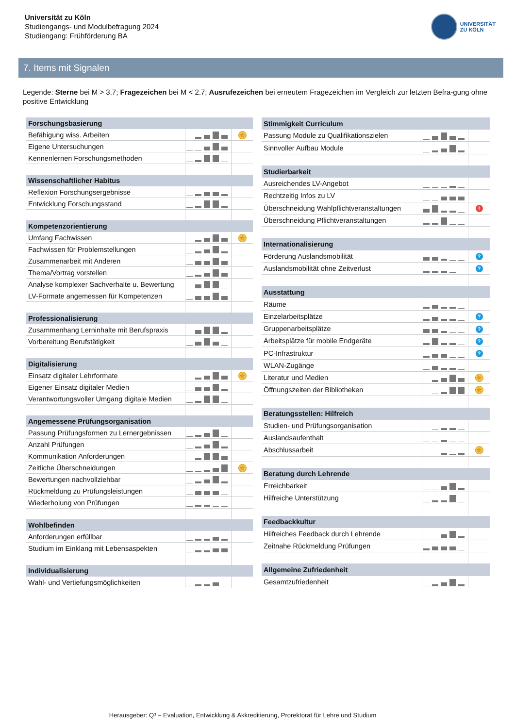Universität zu Köln
Studiengangs- und Modulbefragung 2024
Studiengang: Frühförderung BA
UNIVERSITÄT
ZU KÖLN
7. Items mit Signalen
Legende: Sterne bei M > 3.7; Fragezeichen bei M < 2.7; Ausrufezeichen bei erneutem Fragezeichen im Vergleich zur letzten Befra-gung ohne positive Entwicklung
| Forschungsbasierung | | |
| --- | --- | --- |
| Befähigung wiss. Arbeiten | | ☆ |
| Eigene Untersuchungen | | |
| Kennenlernen Forschungsmethoden | | |
| Wissenschaftlicher Habitus | | |
| Reflexion Forschungsergebnisse | | |
| Entwicklung Forschungsstand | | |
| Kompetenzorientierung | | |
| Umfang Fachwissen | | ☆ |
| Fachwissen für Problemstellungen | | |
| Zusammenarbeit mit Anderen | | |
| Thema/Vortrag vorstellen | | |
| Analyse komplexer Sachverhalte u. Bewertung | | |
| LV-Formate angemessen für Kompetenzen | | |
| Professionalisierung | | |
| Zusammenhang Lerninhalte mit Berufspraxis | | |
| Vorbereitung Berufstätigkeit | | |
| Digitalisierung | | |
| Einsatz digitaler Lehrformate | | ☆ |
| Eigener Einsatz digitaler Medien | | |
| Verantwortungsvoller Umgang digitale Medien | | |
| Angemessene Prüfungsorganisation | | |
| Passung Prüfungsformen zu Lernergebnissen | | |
| Anzahl Prüfungen | | |
| Kommunikation Anforderungen | | |
| Zeitliche Überschneidungen | | ☆ |
| Bewertungen nachvollziehbar | | |
| Rückmeldung zu Prüfungsleistungen | | |
| Wiederholung von Prüfungen | | |
| Wohlbefinden | | |
| Anforderungen erfüllbar | | |
| Studium im Einklang mit Lebensaspekten | | |
| Individualisierung | | |
| Wahl- und Vertiefungsmöglichkeiten | | |
| Stimmigkeit Curriculum | | |
| --- | --- | --- |
| Passung Module zu Qualifikationszielen | | |
| Sinnvoller Aufbau Module | | |
| Studierbarkeit | | |
| Ausreichendes LV-Angebot | | |
| Rechtzeitig Infos zu LV | | |
| Überschneidung Wahlpflichtveranstaltungen | | ! |
| Überschneidung Pflichtveranstaltungen | | |
| Internationalisierung | | |
| Förderung Auslandsmobilität | | ? |
| Auslandsmobilität ohne Zeitverlust | | ? |
| Ausstattung | | |
| Räume | | |
| Einzelarbeitsplätze | | ? |
| Gruppenarbeitsplätze | | ? |
| Arbeitsplätze für mobile Endgeräte | | ? |
| PC-Infrastruktur | | ? |
| WLAN-Zugänge | | |
| Literatur und Medien | | ☆ |
| Öffnungszeiten der Bibliotheken | | ☆ |
| Beratungsstellen: Hilfreich | | |
| Studien- und Prüfungsorganisation | | |
| Auslandsaufenthalt | | |
| Abschlussarbeit | | ☆ |
| Beratung durch Lehrende | | |
| Erreichbarkeit | | |
| Hilfreiche Unterstützung | | |
| Feedbackkultur | | |
| Hilfreiches Feedback durch Lehrende | | |
| Zeitnahe Rückmeldung Prüfungen | | |
| Allgemeine Zufriedenheit | | |
| Gesamtzufriedenheit | | |
Herausgeber: Q³ – Evaluation, Entwicklung & Akkreditierung, Prorektorat für Lehre und Studium